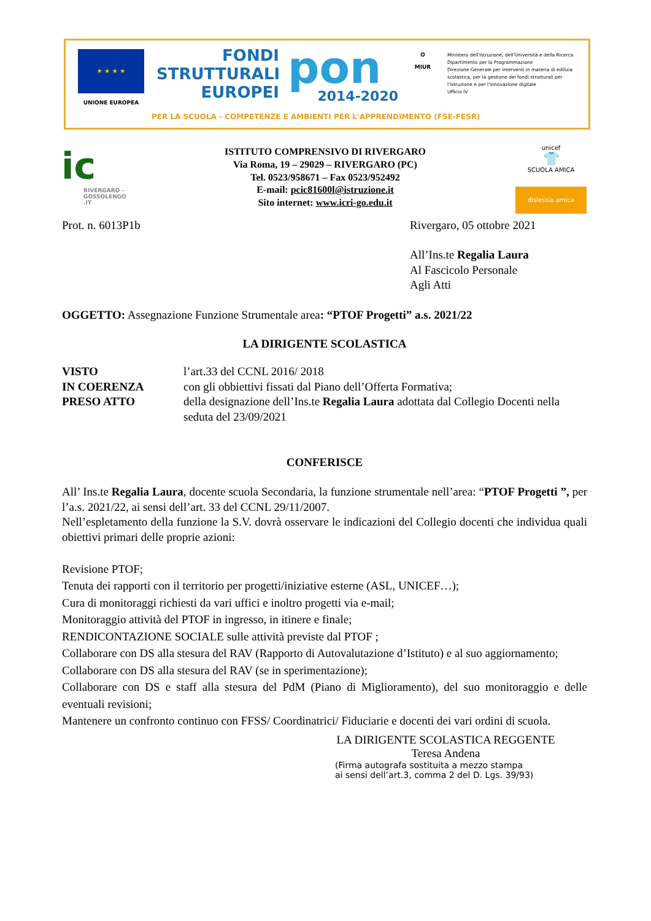★ ★ ★ ★
UNIONE EUROPEA
FONDI
STRUTTURALI
EUROPEI
pon
2014-2020
✪
MIUR
Ministero dell'Istruzione, dell'Università e della Ricerca
Dipartimento per la Programmazione
Direzione Generale per interventi in materia di edilizia
scolastica, per la gestione dei fondi strutturali per
l'istruzione e per l'innovazione digitale
Ufficio IV
PER LA SCUOLA - COMPETENZE E AMBIENTI PER L'APPRENDIMENTO (FSE-FESR)
ic
RIVERGARO - GOSSOLENGO .IT
ISTITUTO COMPRENSIVO DI RIVERGARO
Via Roma, 19 – 29029 – RIVERGARO (PC)
Tel. 0523/958671 – Fax 0523/952492
E-mail: pcic81600l@istruzione.it
Sito internet: www.icri-go.edu.it
unicef
👕
SCUOLA AMICA
dislessia amica
Prot. n. 6013P1b Rivergaro, 05 ottobre 2021
All’Ins.te Regalia Laura
Al Fascicolo Personale
Agli Atti
OGGETTO: Assegnazione Funzione Strumentale area: “PTOF Progetti” a.s. 2021/22
LA DIRIGENTE SCOLASTICA
| VISTO | l’art.33 del CCNL 2016/ 2018 |
| IN COERENZA | con gli obbiettivi fissati dal Piano dell’Offerta Formativa; |
| PRESO ATTO | della designazione dell’Ins.te Regalia Laura adottata dal Collegio Docenti nella seduta del 23/09/2021 |
CONFERISCE
All’ Ins.te Regalia Laura, docente scuola Secondaria, la funzione strumentale nell’area: “PTOF Progetti ”, per l’a.s. 2021/22, ai sensi dell’art. 33 del CCNL 29/11/2007.
Nell’espletamento della funzione la S.V. dovrà osservare le indicazioni del Collegio docenti che individua quali obiettivi primari delle proprie azioni:
Revisione PTOF;
Tenuta dei rapporti con il territorio per progetti/iniziative esterne (ASL, UNICEF…);
Cura di monitoraggi richiesti da vari uffici e inoltro progetti via e-mail;
Monitoraggio attività del PTOF in ingresso, in itinere e finale;
RENDICONTAZIONE SOCIALE sulle attività previste dal PTOF ;
Collaborare con DS alla stesura del RAV (Rapporto di Autovalutazione d’Istituto) e al suo aggiornamento;
Collaborare con DS alla stesura del RAV (se in sperimentazione);
Collaborare con DS e staff alla stesura del PdM (Piano di Miglioramento), del suo monitoraggio e delle eventuali revisioni;
Mantenere un confronto continuo con FFSS/ Coordinatrici/ Fiduciarie e docenti dei vari ordini di scuola.
LA DIRIGENTE SCOLASTICA REGGENTE
Teresa Andena
(Firma autografa sostituita a mezzo stampa
ai sensi dell’art.3, comma 2 del D. Lgs. 39/93)